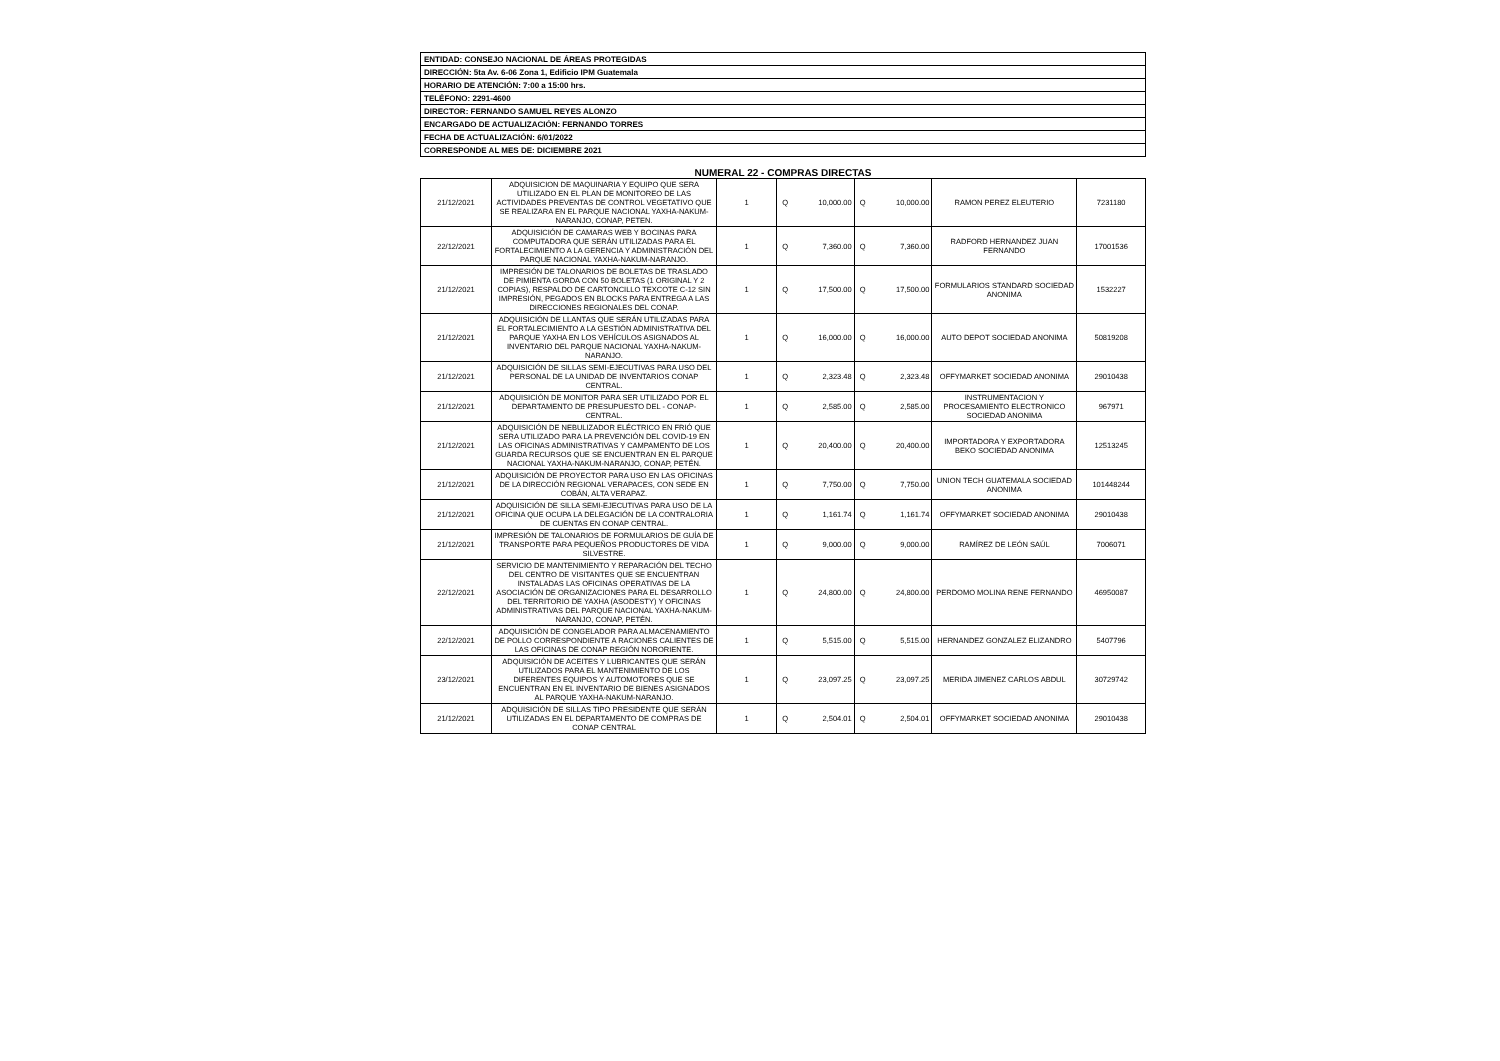| ENTIDAD: CONSEJO NACIONAL DE ÁREAS PROTEGIDAS |
| DIRECCIÓN: 5ta Av. 6-06 Zona 1, Edificio IPM Guatemala |
| HORARIO DE ATENCIÓN: 7:00 a 15:00 hrs. |
| TELÉFONO: 2291-4600 |
| DIRECTOR: FERNANDO SAMUEL REYES ALONZO |
| ENCARGADO DE ACTUALIZACIÓN: FERNANDO TORRES |
| FECHA DE ACTUALIZACIÓN: 6/01/2022 |
| CORRESPONDE AL MES DE: DICIEMBRE 2021 |
NUMERAL 22 - COMPRAS DIRECTAS
| 21/12/2021 | ADQUISICION DE MAQUINARIA Y EQUIPO QUE SERA UTILIZADO EN EL PLAN DE MONITOREO DE LAS ACTIVIDADES PREVENTAS DE CONTROL VEGETATIVO QUE SE REALIZARA EN EL PARQUE NACIONAL YAXHA-NAKUM-NARANJO, CONAP, PETEN. | 1 | Q | 10,000.00 | Q | 10,000.00 | RAMON PEREZ ELEUTERIO | 7231180 |
| 22/12/2021 | ADQUISICIÓN DE CAMARAS WEB Y BOCINAS PARA COMPUTADORA QUE SERÁN UTILIZADAS PARA EL FORTALECIMIENTO A LA GERENCIA Y ADMINISTRACIÓN DEL PARQUE NACIONAL YAXHA-NAKUM-NARANJO. | 1 | Q | 7,360.00 | Q | 7,360.00 | RADFORD HERNANDEZ JUAN FERNANDO | 17001536 |
| 21/12/2021 | IMPRESIÓN DE TALONARIOS DE BOLETAS DE TRASLADO DE PIMIENTA GORDA CON 50 BOLETAS (1 ORIGINAL Y 2 COPIAS), RESPALDO DE CARTONCILLO TEXCOTE C-12 SIN IMPRESIÓN, PEGADOS EN BLOCKS PARA ENTREGA A LAS DIRECCIONES REGIONALES DEL CONAP. | 1 | Q | 17,500.00 | Q | 17,500.00 | FORMULARIOS STANDARD SOCIEDAD ANONIMA | 1532227 |
| 21/12/2021 | ADQUISICIÓN DE LLANTAS QUE SERÁN UTILIZADAS PARA EL FORTALECIMIENTO A LA GESTIÓN ADMINISTRATIVA DEL PARQUE YAXHA EN LOS VEHÍCULOS ASIGNADOS AL INVENTARIO DEL PARQUE NACIONAL YAXHA-NAKUM-NARANJO. | 1 | Q | 16,000.00 | Q | 16,000.00 | AUTO DEPOT SOCIEDAD ANONIMA | 50819208 |
| 21/12/2021 | ADQUISICIÓN DE SILLAS SEMI-EJECUTIVAS PARA USO DEL PERSONAL DE LA UNIDAD DE INVENTARIOS CONAP CENTRAL. | 1 | Q | 2,323.48 | Q | 2,323.48 | OFFYMARKET SOCIEDAD ANONIMA | 29010438 |
| 21/12/2021 | ADQUISICIÓN DE MONITOR PARA SER UTILIZADO POR EL DEPARTAMENTO DE PRESUPUESTO DEL - CONAP- CENTRAL. | 1 | Q | 2,585.00 | Q | 2,585.00 | INSTRUMENTACION Y PROCESAMIENTO ELECTRONICO SOCIEDAD ANONIMA | 967971 |
| 21/12/2021 | ADQUISICIÓN DE NEBULIZADOR ELÉCTRICO EN FRIÓ QUE SERA UTILIZADO PARA LA PREVENCIÓN DEL COVID-19 EN LAS OFICINAS ADMINISTRATIVAS Y CAMPAMENTO DE LOS GUARDA RECURSOS QUE SE ENCUENTRAN EN EL PARQUE NACIONAL YAXHA-NAKUM-NARANJO, CONAP, PETÉN. | 1 | Q | 20,400.00 | Q | 20,400.00 | IMPORTADORA Y EXPORTADORA BEKO SOCIEDAD ANONIMA | 12513245 |
| 21/12/2021 | ADQUISICIÓN DE PROYECTOR PARA USO EN LAS OFICINAS DE LA DIRECCIÓN REGIONAL VERAPACES, CON SEDE EN COBÁN, ALTA VERAPAZ. | 1 | Q | 7,750.00 | Q | 7,750.00 | UNION TECH GUATEMALA SOCIEDAD ANONIMA | 101448244 |
| 21/12/2021 | ADQUISICIÓN DE SILLA SEMI-EJECUTIVAS PARA USO DE LA OFICINA QUE OCUPA LA DELEGACIÓN DE LA CONTRALORIA DE CUENTAS EN CONAP CENTRAL. | 1 | Q | 1,161.74 | Q | 1,161.74 | OFFYMARKET SOCIEDAD ANONIMA | 29010438 |
| 21/12/2021 | IMPRESIÓN DE TALONARIOS DE FORMULARIOS DE GUÍA DE TRANSPORTE PARA PEQUEÑOS PRODUCTORES DE VIDA SILVESTRE. | 1 | Q | 9,000.00 | Q | 9,000.00 | RAMÍREZ DE LEÓN SAÚL | 7006071 |
| 22/12/2021 | SERVICIO DE MANTENIMIENTO Y REPARACIÓN DEL TECHO DEL CENTRO DE VISITANTES QUE SE ENCUENTRAN INSTALADAS LAS OFICINAS OPERATIVAS DE LA ASOCIACIÓN DE ORGANIZACIONES PARA EL DESARROLLO DEL TERRITORIO DE YAXHA (ASODESTY) Y OFICINAS ADMINISTRATIVAS DEL PARQUE NACIONAL YAXHA-NAKUM-NARANJO, CONAP, PETÉN. | 1 | Q | 24,800.00 | Q | 24,800.00 | PERDOMO MOLINA RENE FERNANDO | 46950087 |
| 22/12/2021 | ADQUISICIÓN DE CONGELADOR PARA ALMACENAMIENTO DE POLLO CORRESPONDIENTE A RACIONES CALIENTES DE LAS OFICINAS DE CONAP REGIÓN NORORIENTE. | 1 | Q | 5,515.00 | Q | 5,515.00 | HERNANDEZ GONZALEZ ELIZANDRO | 5407796 |
| 23/12/2021 | ADQUISICIÓN DE ACEITES Y LUBRICANTES QUE SERÁN UTILIZADOS PARA EL MANTENIMIENTO DE LOS DIFERENTES EQUIPOS Y AUTOMOTORES QUE SE ENCUENTRAN EN EL INVENTARIO DE BIENES ASIGNADOS AL PARQUE YAXHA-NAKUM-NARANJO. | 1 | Q | 23,097.25 | Q | 23,097.25 | MERIDA JIMENEZ CARLOS ABDUL | 30729742 |
| 21/12/2021 | ADQUISICIÓN DE SILLAS TIPO PRESIDENTE QUE SERÁN UTILIZADAS EN EL DEPARTAMENTO DE COMPRAS DE CONAP CENTRAL | 1 | Q | 2,504.01 | Q | 2,504.01 | OFFYMARKET SOCIEDAD ANONIMA | 29010438 |